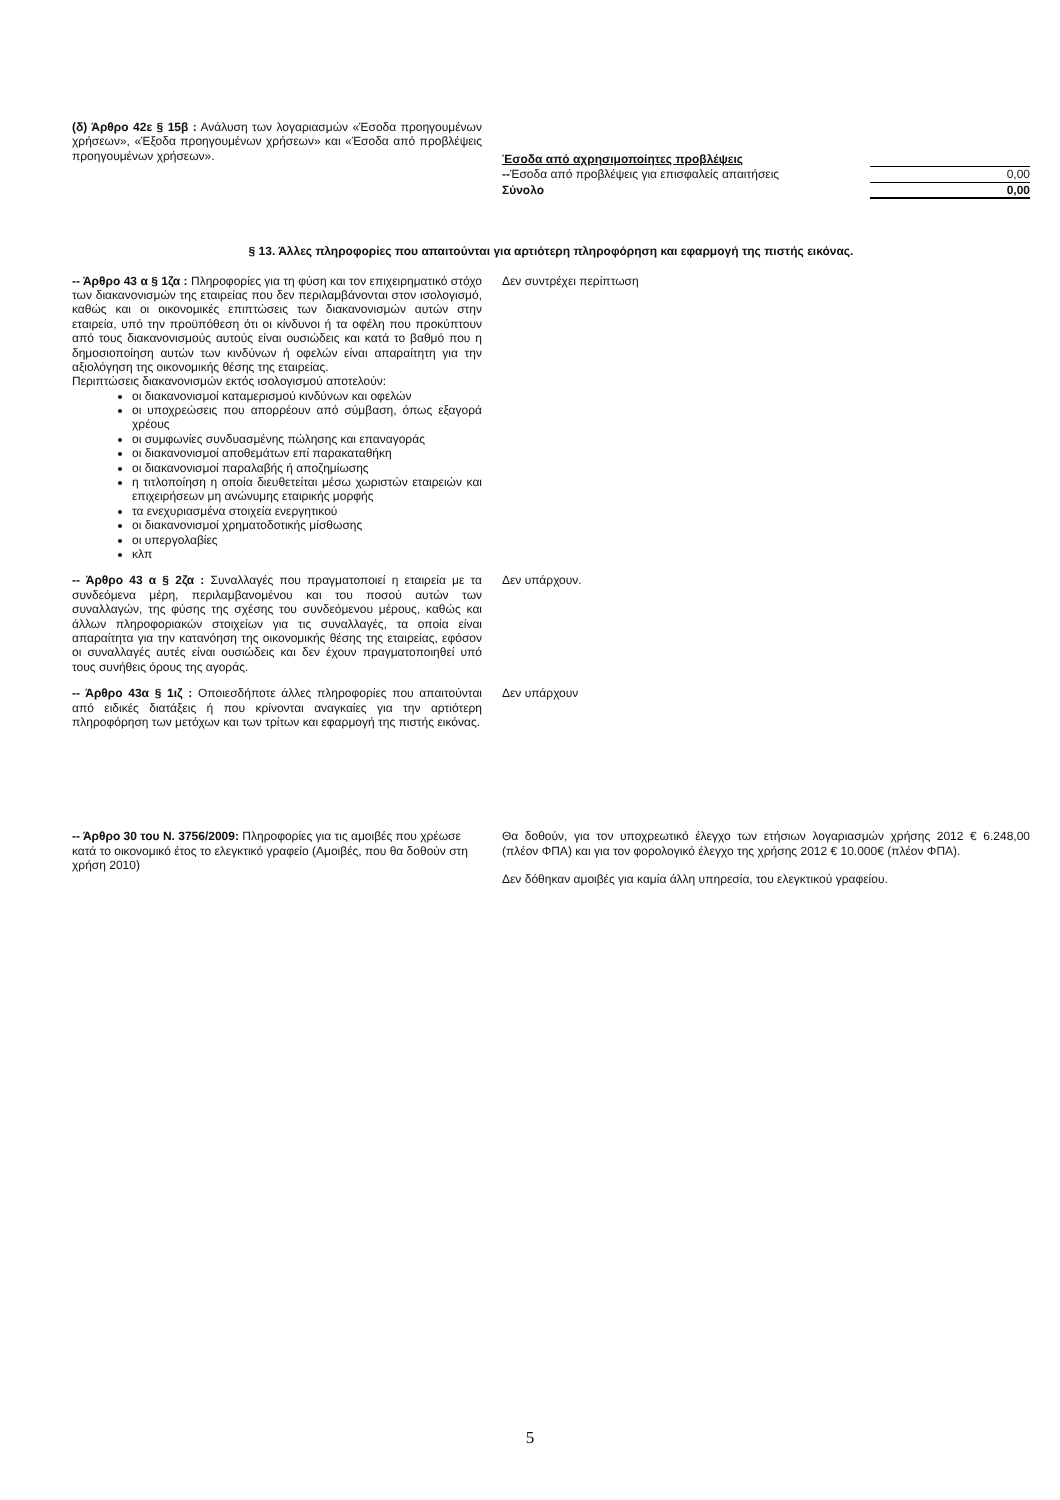(δ) Άρθρο 42ε § 15β : Ανάλυση των λογαριασμών «Έσοδα προηγουμένων χρήσεων», «Έξοδα προηγουμένων χρήσεων» και «Έσοδα από προβλέψεις προηγουμένων χρήσεων».
| Έσοδα από αχρησιμοποίητες προβλέψεις | | |
| -- Έσοδα από προβλέψεις για επισφαλείς απαιτήσεις | | 0,00 |
| Σύνολο | | 0,00 |
§ 13. Άλλες πληροφορίες που απαιτούνται για αρτιότερη πληροφόρηση και εφαρμογή της πιστής εικόνας.
-- Άρθρο 43 α § 1ζα : Πληροφορίες για τη φύση και τον επιχειρηματικό στόχο των διακανονισμών της εταιρείας που δεν περιλαμβάνονται στον ισολογισμό, καθώς και οι οικονομικές επιπτώσεις των διακανονισμών αυτών στην εταιρεία, υπό την προϋπόθεση ότι οι κίνδυνοι ή τα οφέλη που προκύπτουν από τους διακανονισμούς αυτούς είναι ουσιώδεις και κατά το βαθμό που η δημοσιοποίηση αυτών των κινδύνων ή οφελών είναι απαραίτητη για την αξιολόγηση της οικονομικής θέσης της εταιρείας.
Περιπτώσεις διακανονισμών εκτός ισολογισμού αποτελούν:
οι διακανονισμοί καταμερισμού κινδύνων και οφελών
οι υποχρεώσεις που απορρέουν από σύμβαση, όπως εξαγορά χρέους
οι συμφωνίες συνδυασμένης πώλησης και επαναγοράς
οι διακανονισμοί αποθεμάτων επί παρακαταθήκη
οι διακανονισμοί παραλαβής ή αποζημίωσης
η τιτλοποίηση η οποία διευθετείται μέσω χωριστών εταιρειών και επιχειρήσεων μη ανώνυμης εταιρικής μορφής
τα ενεχυριασμένα στοιχεία ενεργητικού
οι διακανονισμοί χρηματοδοτικής μίσθωσης
οι υπεργολαβίες
κλπ
Δεν συντρέχει περίπτωση
-- Άρθρο 43 α § 2ζα : Συναλλαγές που πραγματοποιεί η εταιρεία με τα συνδεόμενα μέρη, περιλαμβανομένου και του ποσού αυτών των συναλλαγών, της φύσης της σχέσης του συνδεόμενου μέρους, καθώς και άλλων πληροφοριακών στοιχείων για τις συναλλαγές, τα οποία είναι απαραίτητα για την κατανόηση της οικονομικής θέσης της εταιρείας, εφόσον οι συναλλαγές αυτές είναι ουσιώδεις και δεν έχουν πραγματοποιηθεί υπό τους συνήθεις όρους της αγοράς.
Δεν υπάρχουν.
-- Άρθρο 43α § 1ιζ : Οποιεσδήποτε άλλες πληροφορίες που απαιτούνται από ειδικές διατάξεις ή που κρίνονται αναγκαίες για την αρτιότερη πληροφόρηση των μετόχων και των τρίτων και εφαρμογή της πιστής εικόνας.
Δεν υπάρχουν
-- Άρθρο 30 του Ν. 3756/2009: Πληροφορίες για τις αμοιβές που χρέωσε κατά το οικονομικό έτος το ελεγκτικό γραφείο (Αμοιβές, που θα δοθούν στη χρήση 2010)
Θα δοθούν, για τον υποχρεωτικό έλεγχο των ετήσιων λογαριασμών χρήσης 2012 € 6.248,00 (πλέον ΦΠΑ) και για τον φορολογικό έλεγχο της χρήσης 2012 € 10.000€ (πλέον ΦΠΑ).
Δεν δόθηκαν αμοιβές για καμία άλλη υπηρεσία, του ελεγκτικού γραφείου.
5